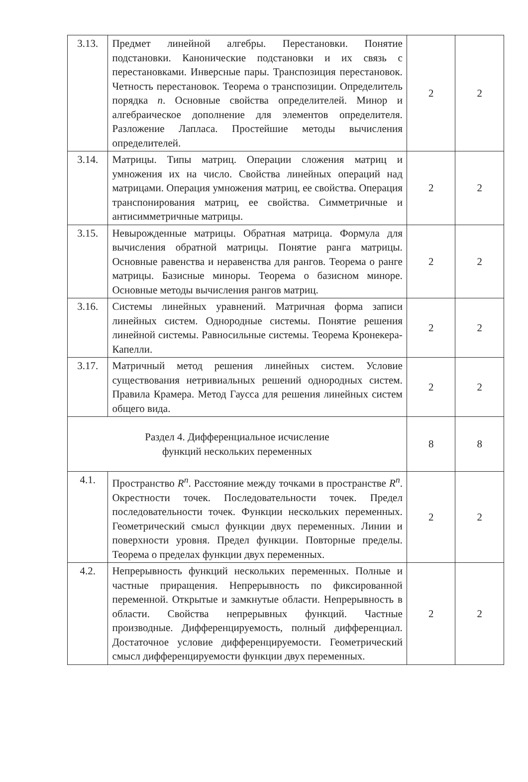| 3.13. | Предмет линейной алгебры. Перестановки. Понятие подстановки. Канонические подстановки и их связь с перестановками. Инверсные пары. Транспозиция перестановок. Четность перестановок. Теорема о транспозиции. Определитель порядка n . Основные свойства определителей. Минор и алгебраическое дополнение для элементов определителя. Разложение Лапласа. Простейшие методы вычисления определителей. | 2 | 2 |
| 3.14. | Матрицы. Типы матриц. Операции сложения матриц и умножения их на число. Свойства линейных операций над матрицами. Операция умножения матриц, ее свойства. Операция транспонирования матриц, ее свойства. Симметричные и антисимметричные матрицы. | 2 | 2 |
| 3.15. | Невырожденные матрицы. Обратная матрица. Формула для вычисления обратной матрицы. Понятие ранга матрицы. Основные равенства и неравенства для рангов. Теорема о ранге матрицы. Базисные миноры. Теорема о базисном миноре. Основные методы вычисления рангов матриц. | 2 | 2 |
| 3.16. | Системы линейных уравнений. Матричная форма записи линейных систем. Однородные системы. Понятие решения линейной системы. Равносильные системы. Теорема Кронекера-Капелли. | 2 | 2 |
| 3.17. | Матричный метод решения линейных систем. Условие существования нетривиальных решений однородных систем. Правила Крамера. Метод Гаусса для решения линейных систем общего вида. | 2 | 2 |
| Раздел 4. Дифференциальное исчисление функций нескольких переменных | | 8 | 8 |
| 4.1. | Пространство R<sup>n</sup> . Расстояние между точками в пространстве R<sup>n</sup> . Окрестности точек. Последовательности точек. Предел последовательности точек. Функции нескольких переменных. Геометрический смысл функции двух переменных. Линии и поверхности уровня. Предел функции. Повторные пределы. Теорема о пределах функции двух переменных. | 2 | 2 |
| 4.2. | Непрерывность функций нескольких переменных. Полные и частные приращения. Непрерывность по фиксированной переменной. Открытые и замкнутые области. Непрерывность в области. Свойства непрерывных функций. Частные производные. Дифференцируемость, полный дифференциал. Достаточное условие дифференцируемости. Геометрический смысл дифференцируемости функции двух переменных. | 2 | 2 |